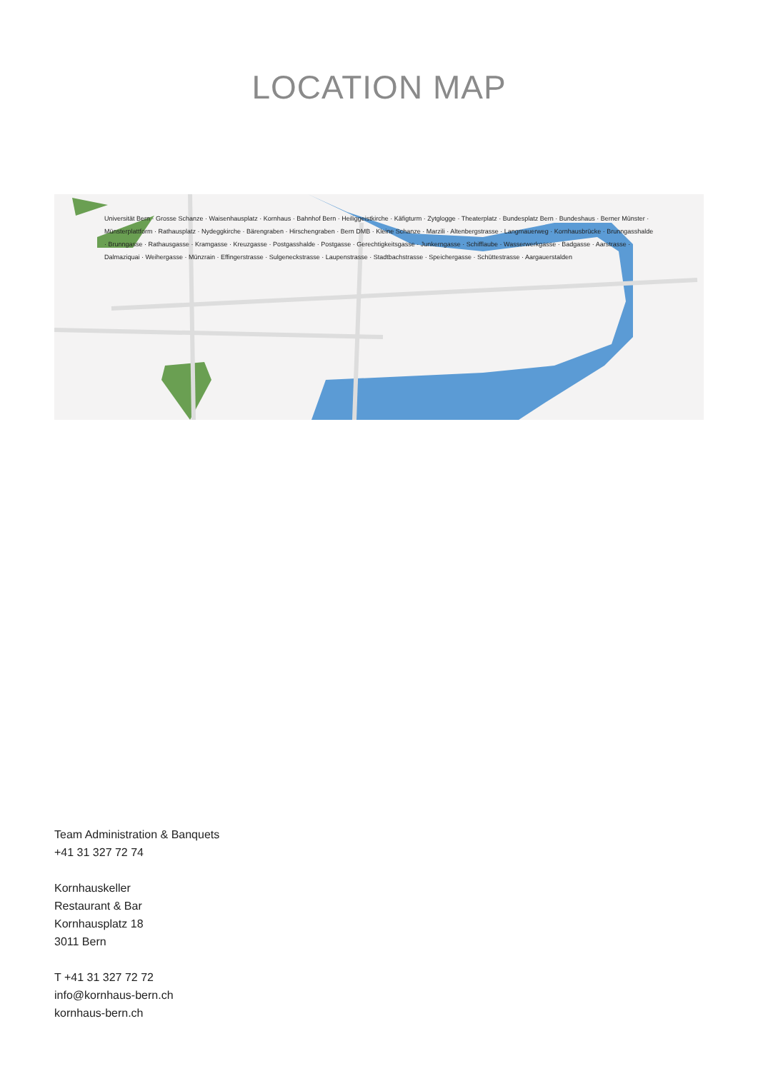LOCATION MAP
Universität Bern · Grosse Schanze · Waisenhausplatz · Kornhaus · Bahnhof Bern · Heiliggeistkirche · Käfigturm · Zytglogge · Theaterplatz · Bundesplatz Bern · Bundeshaus · Berner Münster · Münsterplattform · Rathausplatz · Nydeggkirche · Bärengraben · Hirschengraben · Bern DMB · Kleine Schanze · Marzili · Altenbergstrasse · Langmauerweg · Kornhausbrücke · Brunngasshalde · Brunngasse · Rathausgasse · Kramgasse · Kreuzgasse · Postgasshalde · Postgasse · Gerechtigkeitsgasse · Junkerngasse · Schifflaube · Wasserwerkgasse · Badgasse · Aarstrasse · Dalmaziquai · Weihergasse · Münzrain · Effingerstrasse · Sulgeneckstrasse · Laupenstrasse · Stadtbachstrasse · Speichergasse · Schüttestrasse · Aargauerstalden
Team Administration & Banquets
+41 31 327 72 74
Kornhauskeller
Restaurant & Bar
Kornhausplatz 18
3011 Bern
T +41 31 327 72 72
info@kornhaus-bern.ch
kornhaus-bern.ch